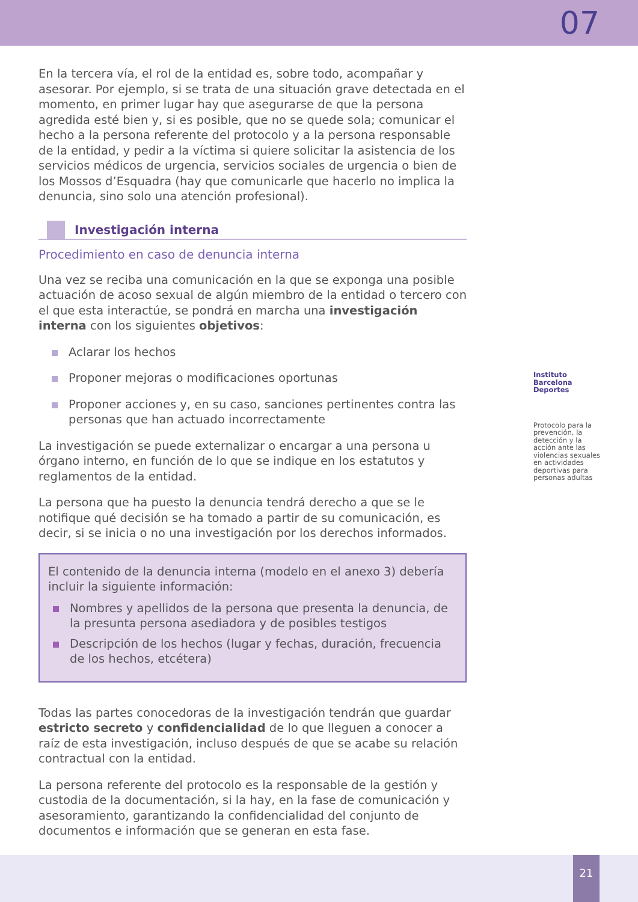07
En la tercera vía, el rol de la entidad es, sobre todo, acompañar y asesorar. Por ejemplo, si se trata de una situación grave detectada en el momento, en primer lugar hay que asegurarse de que la persona agredida esté bien y, si es posible, que no se quede sola; comunicar el hecho a la persona referente del protocolo y a la persona responsable de la entidad, y pedir a la víctima si quiere solicitar la asistencia de los servicios médicos de urgencia, servicios sociales de urgencia o bien de los Mossos d’Esquadra (hay que comunicarle que hacerlo no implica la denuncia, sino solo una atención profesional).
Investigación interna
Procedimiento en caso de denuncia interna
Una vez se reciba una comunicación en la que se exponga una posible actuación de acoso sexual de algún miembro de la entidad o tercero con el que esta interactúe, se pondrá en marcha una investigación interna con los siguientes objetivos:
Aclarar los hechos
Proponer mejoras o modificaciones oportunas
Proponer acciones y, en su caso, sanciones pertinentes contra las personas que han actuado incorrectamente
La investigación se puede externalizar o encargar a una persona u órgano interno, en función de lo que se indique en los estatutos y reglamentos de la entidad.
La persona que ha puesto la denuncia tendrá derecho a que se le notifique qué decisión se ha tomado a partir de su comunicación, es decir, si se inicia o no una investigación por los derechos informados.
El contenido de la denuncia interna (modelo en el anexo 3) debería incluir la siguiente información:
Nombres y apellidos de la persona que presenta la denuncia, de la presunta persona asediadora y de posibles testigos
Descripción de los hechos (lugar y fechas, duración, frecuencia de los hechos, etcétera)
Todas las partes conocedoras de la investigación tendrán que guardar estricto secreto y confidencialidad de lo que lleguen a conocer a raíz de esta investigación, incluso después de que se acabe su relación contractual con la entidad.
La persona referente del protocolo es la responsable de la gestión y custodia de la documentación, si la hay, en la fase de comunicación y asesoramiento, garantizando la confidencialidad del conjunto de documentos e información que se generan en esta fase.
Instituto Barcelona Deportes
Protocolo para la prevención, la detección y la acción ante las violencias sexuales en actividades deportivas para personas adultas
21